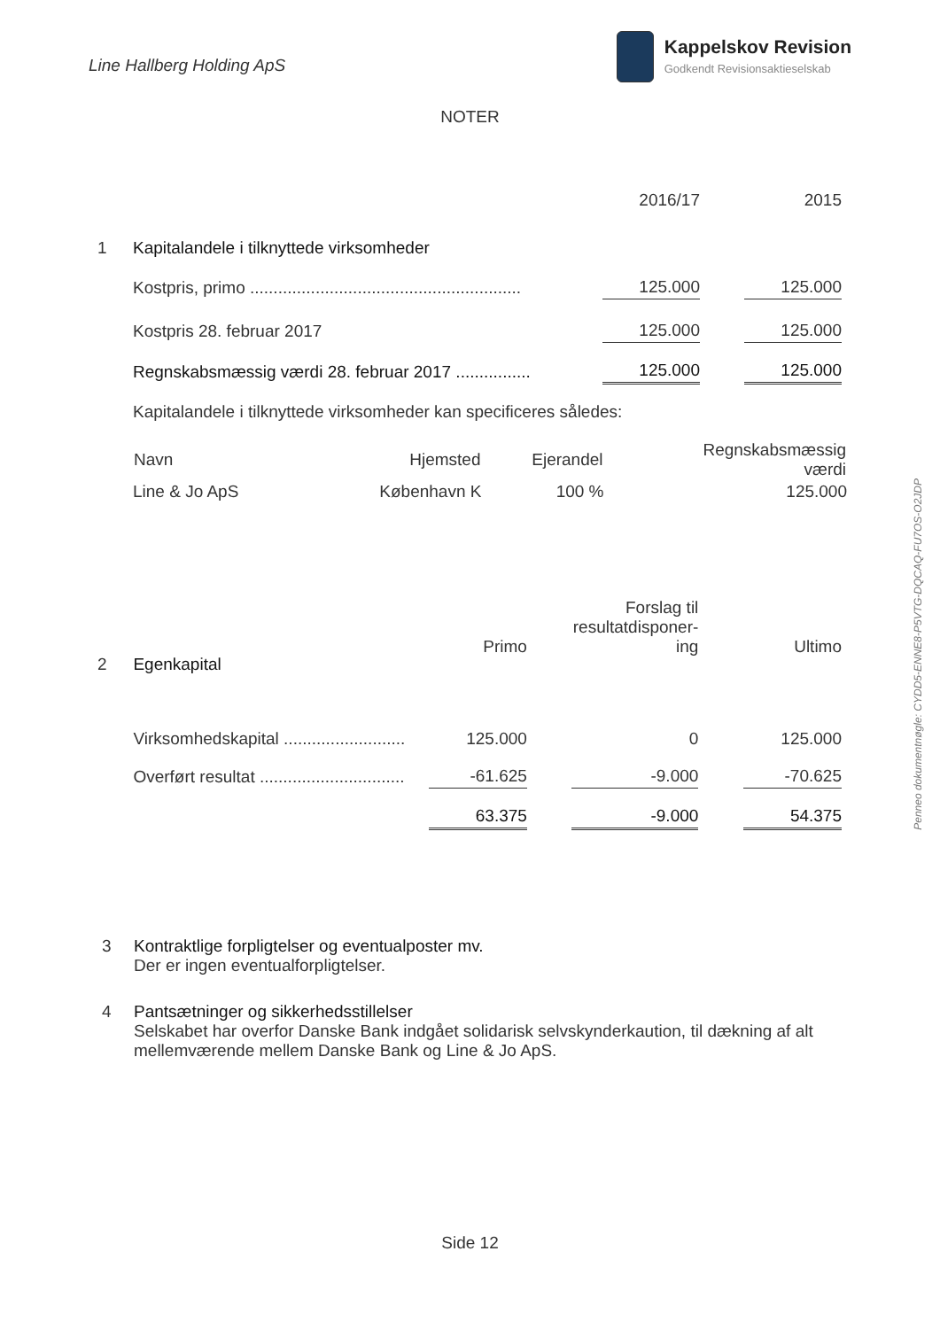Line Hallberg Holding ApS
Kappelskov Revision
Godkendt Revisionsaktieselskab
NOTER
| | | 2016/17 | | 2015 |
| 1 | Kapitalandele i tilknyttede virksomheder | | | |
| | Kostpris, primo .......................................................... | 125.000 | | 125.000 |
| | Kostpris 28. februar 2017 | 125.000 | | 125.000 |
| | Regnskabsmæssig værdi 28. februar 2017 ................ | 125.000 | | 125.000 |
Kapitalandele i tilknyttede virksomheder kan specificeres således:
| Navn | Hjemsted | Ejerandel | Regnskabsmæssig værdi |
| --- | --- | --- | --- |
| Line & Jo ApS | København K | 100 % | 125.000 |
| 2 | Egenkapital | Primo | | Forslag til resultatdisponer- ing | | Ultimo |
| | Virksomhedskapital .......................... | 125.000 | | 0 | | 125.000 |
| | Overført resultat ............................... | -61.625 | | -9.000 | | -70.625 |
| | | 63.375 | | -9.000 | | 54.375 |
3 Kontraktlige forpligtelser og eventualposter mv.
Der er ingen eventualforpligtelser.
4 Pantsætninger og sikkerhedsstillelser
Selskabet har overfor Danske Bank indgået solidarisk selvskynderkaution, til dækning af alt mellemværende mellem Danske Bank og Line & Jo ApS.
Penneo dokumentnøgle: CYDD5-ENNE8-P5VTG-DQCAQ-FU7OS-O2JDP
Side 12